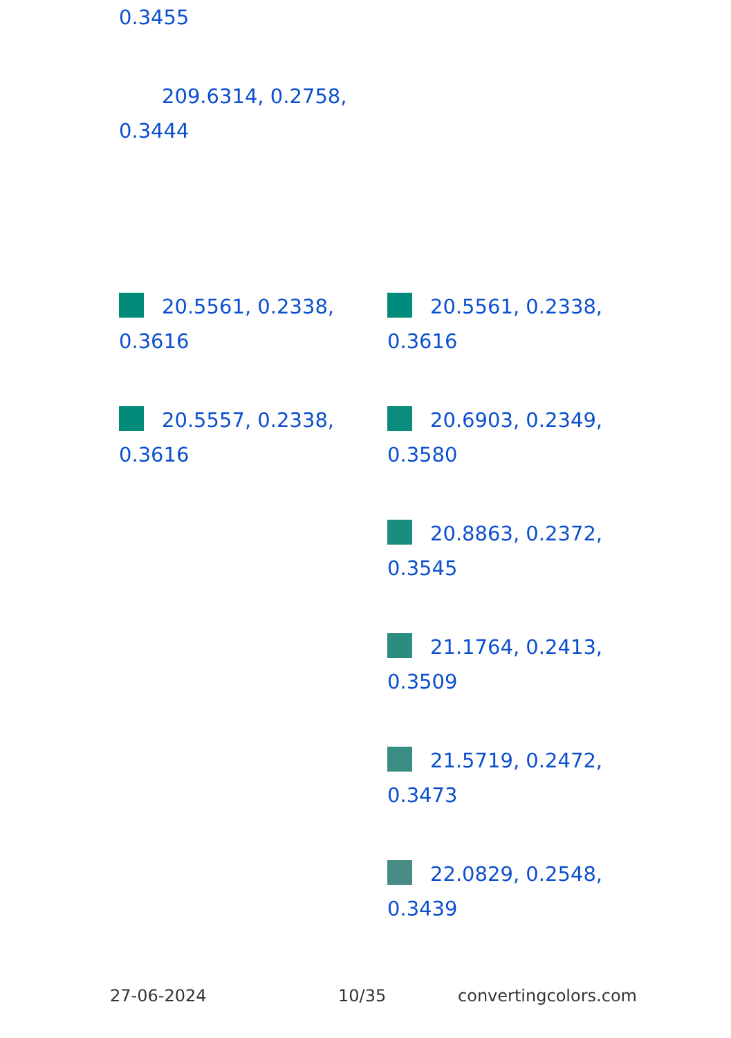0.3455
209.6314, 0.2758,
0.3444
20.5561, 0.2338,
0.3616
20.5557, 0.2338,
0.3616
20.5561, 0.2338,
0.3616
20.6903, 0.2349,
0.3580
20.8863, 0.2372,
0.3545
21.1764, 0.2413,
0.3509
21.5719, 0.2472,
0.3473
22.0829, 0.2548,
0.3439
27-06-2024 10/35 convertingcolors.com